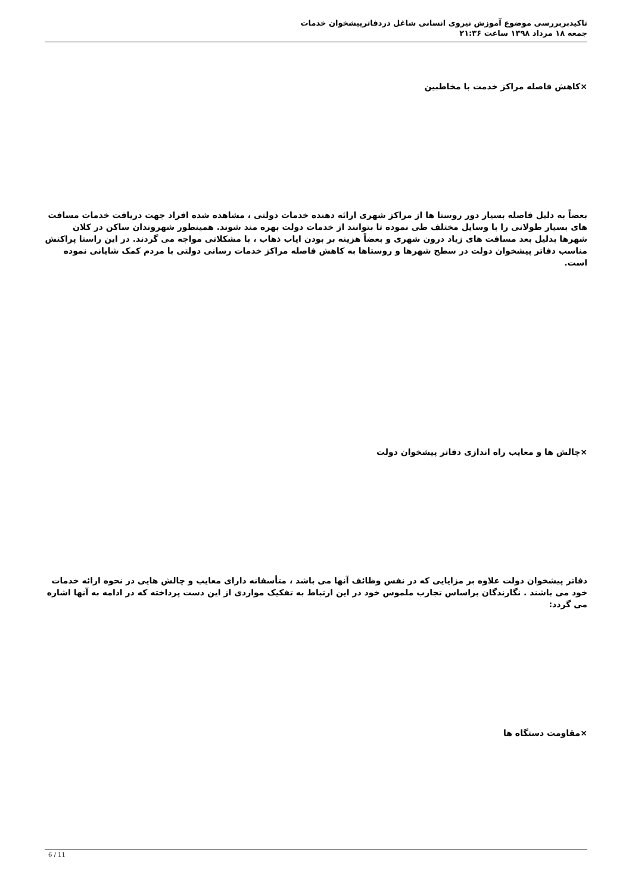تاکیدبربررسی موضوع آموزش نیروی انسانی شاغل دردفاترپیشخوان خدمات
جمعه ۱۸ مرداد ۱۳۹۸ ساعت ۲۱:۳۶
×کاهش فاصله مراکز خدمت با مخاطبین
بعضاً به دلیل فاصله بسیار دور روستا ها از مراکز شهری ارائه دهنده خدمات دولتی ، مشاهده شده افراد جهت دریافت خدمات مسافت های بسیار طولانی را با وسایل مختلف طی نموده تا بتوانند از خدمات دولت بهره مند شوند. همینطور شهروندان ساکن در کلان شهرها بدلیل بعد مسافت های زیاد درون شهری و بعضاً هزینه بر بودن ایاب ذهاب ، با مشکلاتی مواجه می گردند. در این راستا پراکنش مناسب دفاتر پیشخوان دولت در سطح شهرها و روستاها به کاهش فاصله مراکز خدمات رسانی دولتی با مردم کمک شایانی نموده است.
×چالش ها و معایب راه اندازی دفاتر پیشخوان دولت
دفاتر پیشخوان دولت علاوه بر مزایایی که در نفس وظائف آنها می باشد ، متأسفانه دارای معایب و چالش هایی در نحوه ارائه خدمات خود می باشند . نگارندگان براساس تجارب ملموس خود در این ارتباط به تفکیک مواردی از این دست پرداخته که در ادامه به آنها اشاره می گردد:
×مقاومت دستگاه ها
6 / 11